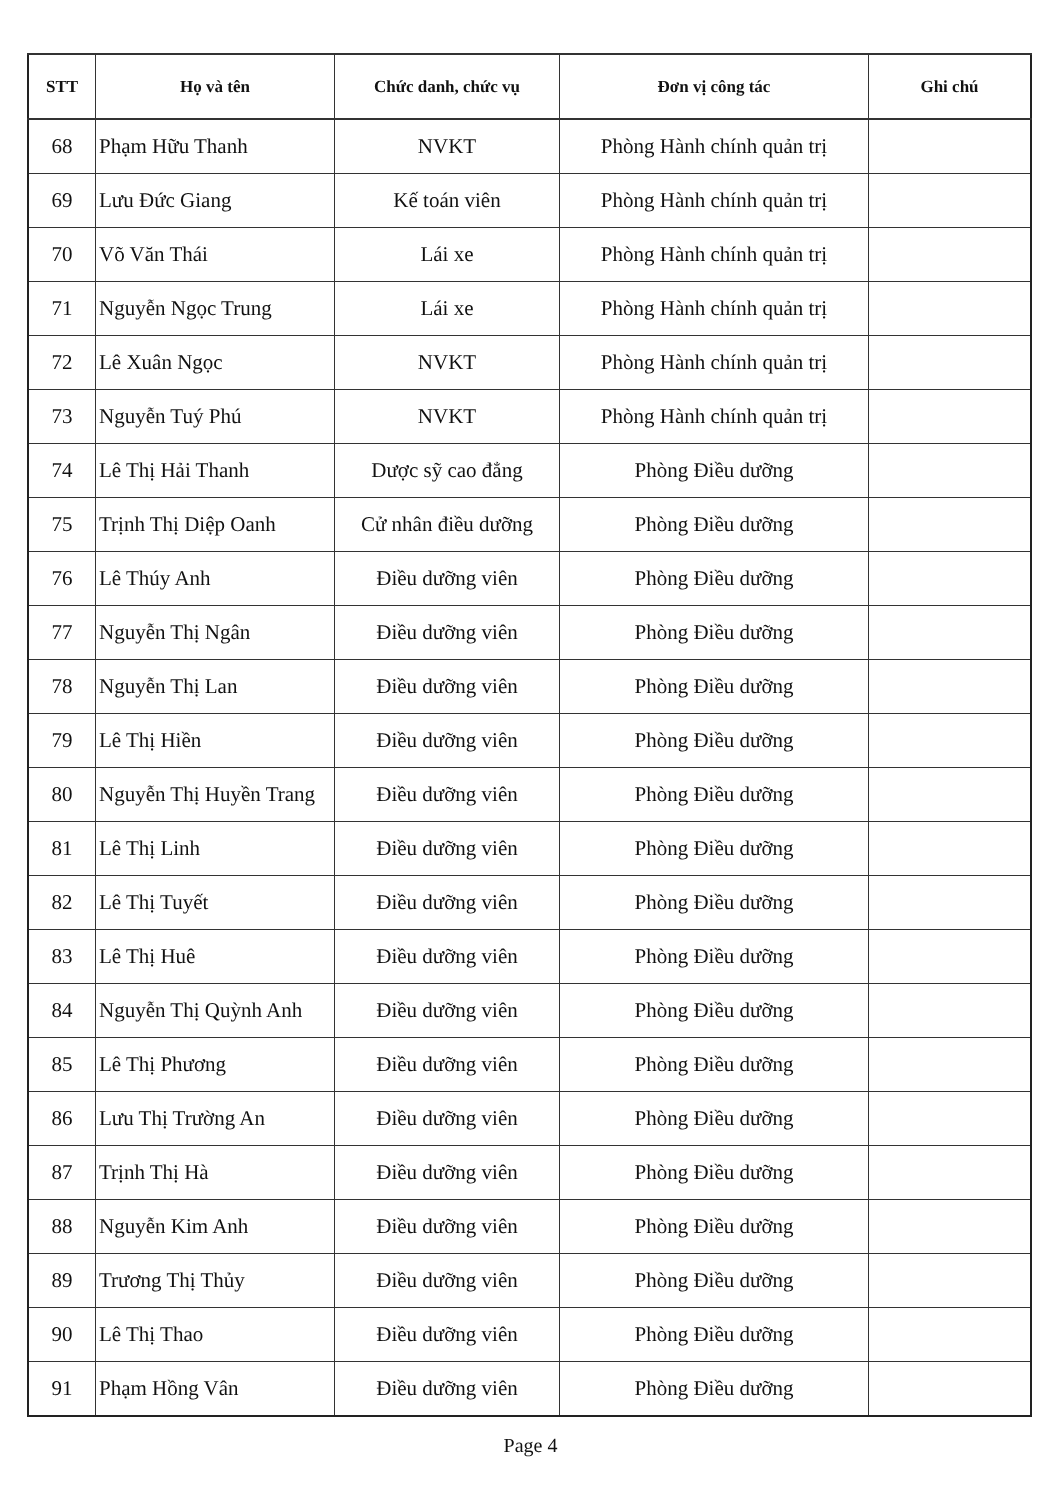| STT | Họ và tên | Chức danh, chức vụ | Đơn vị công tác | Ghi chú |
| --- | --- | --- | --- | --- |
| 68 | Phạm Hữu Thanh | NVKT | Phòng Hành chính quản trị | |
| 69 | Lưu Đức Giang | Kế toán viên | Phòng Hành chính quản trị | |
| 70 | Võ Văn Thái | Lái xe | Phòng Hành chính quản trị | |
| 71 | Nguyễn Ngọc Trung | Lái xe | Phòng Hành chính quản trị | |
| 72 | Lê Xuân Ngọc | NVKT | Phòng Hành chính quản trị | |
| 73 | Nguyễn Tuý Phú | NVKT | Phòng Hành chính quản trị | |
| 74 | Lê Thị Hải Thanh | Dược sỹ cao đẳng | Phòng Điều dưỡng | |
| 75 | Trịnh Thị Diệp Oanh | Cử nhân điều dưỡng | Phòng Điều dưỡng | |
| 76 | Lê Thúy Anh | Điều dưỡng viên | Phòng Điều dưỡng | |
| 77 | Nguyễn Thị Ngân | Điều dưỡng viên | Phòng Điều dưỡng | |
| 78 | Nguyễn Thị Lan | Điều dưỡng viên | Phòng Điều dưỡng | |
| 79 | Lê Thị Hiền | Điều dưỡng viên | Phòng Điều dưỡng | |
| 80 | Nguyễn Thị Huyền Trang | Điều dưỡng viên | Phòng Điều dưỡng | |
| 81 | Lê Thị Linh | Điều dưỡng viên | Phòng Điều dưỡng | |
| 82 | Lê Thị Tuyết | Điều dưỡng viên | Phòng Điều dưỡng | |
| 83 | Lê Thị Huê | Điều dưỡng viên | Phòng Điều dưỡng | |
| 84 | Nguyễn Thị Quỳnh Anh | Điều dưỡng viên | Phòng Điều dưỡng | |
| 85 | Lê Thị Phương | Điều dưỡng viên | Phòng Điều dưỡng | |
| 86 | Lưu Thị Trường An | Điều dưỡng viên | Phòng Điều dưỡng | |
| 87 | Trịnh Thị Hà | Điều dưỡng viên | Phòng Điều dưỡng | |
| 88 | Nguyễn Kim Anh | Điều dưỡng viên | Phòng Điều dưỡng | |
| 89 | Trương Thị Thủy | Điều dưỡng viên | Phòng Điều dưỡng | |
| 90 | Lê Thị Thao | Điều dưỡng viên | Phòng Điều dưỡng | |
| 91 | Phạm Hồng Vân | Điều dưỡng viên | Phòng Điều dưỡng | |
Page 4